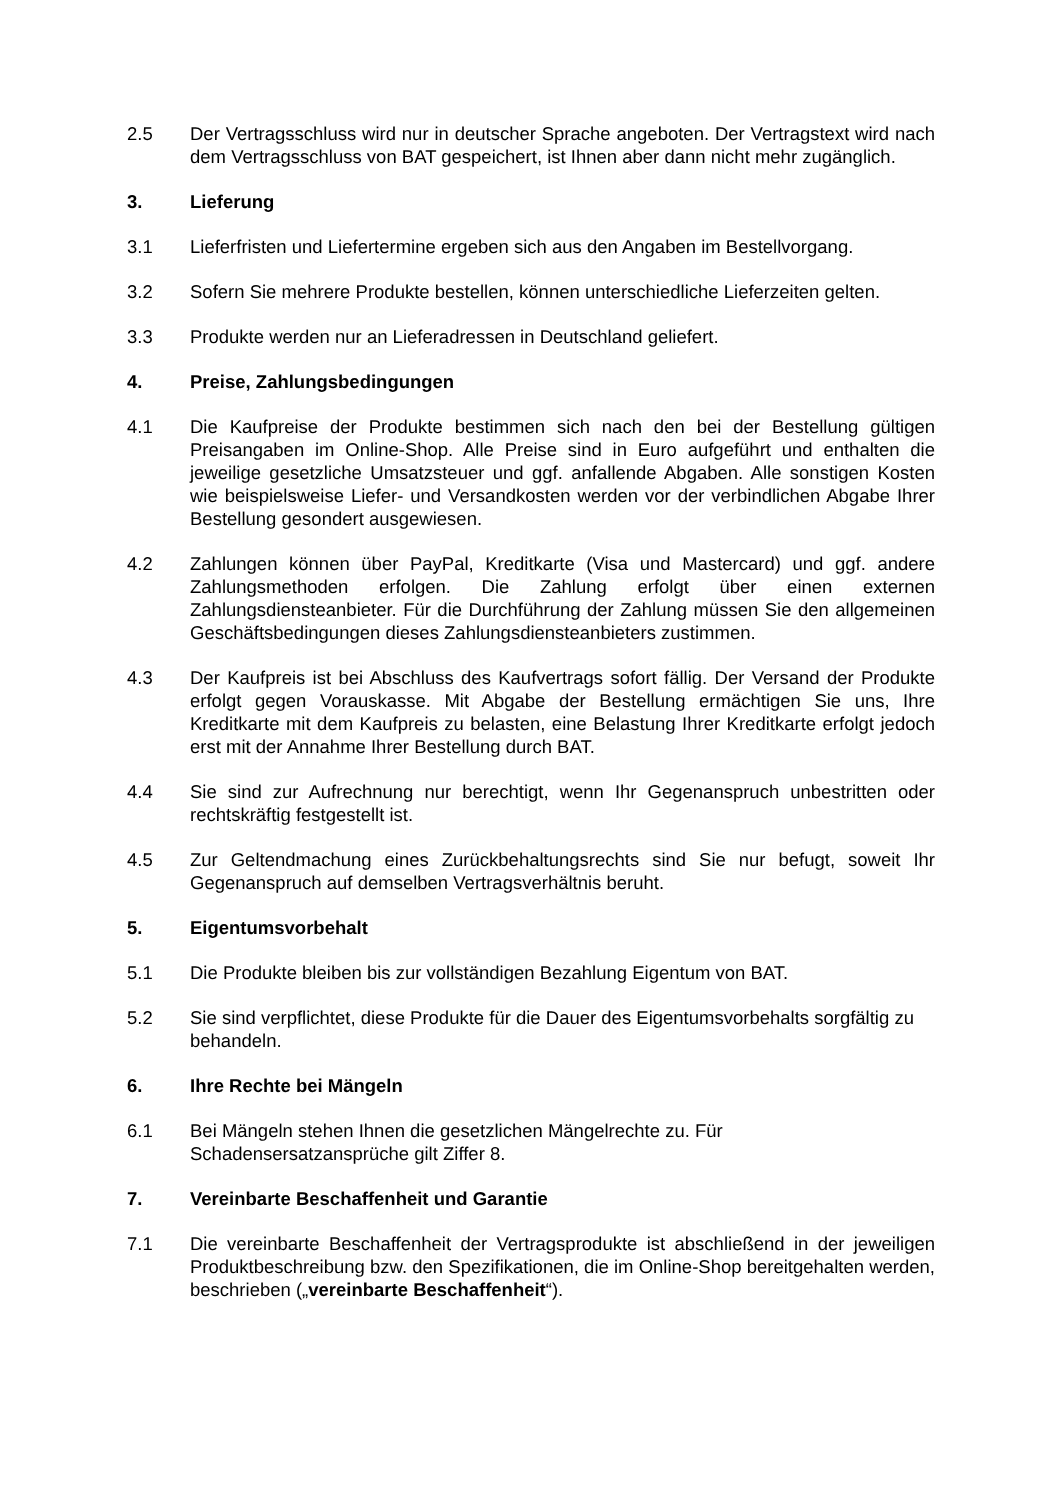2.5 Der Vertragsschluss wird nur in deutscher Sprache angeboten. Der Vertragstext wird nach dem Vertragsschluss von BAT gespeichert, ist Ihnen aber dann nicht mehr zugänglich.
3. Lieferung
3.1 Lieferfristen und Liefertermine ergeben sich aus den Angaben im Bestellvorgang.
3.2 Sofern Sie mehrere Produkte bestellen, können unterschiedliche Lieferzeiten gelten.
3.3 Produkte werden nur an Lieferadressen in Deutschland geliefert.
4. Preise, Zahlungsbedingungen
4.1 Die Kaufpreise der Produkte bestimmen sich nach den bei der Bestellung gültigen Preisangaben im Online-Shop. Alle Preise sind in Euro aufgeführt und enthalten die jeweilige gesetzliche Umsatzsteuer und ggf. anfallende Abgaben. Alle sonstigen Kosten wie beispielsweise Liefer- und Versandkosten werden vor der verbindlichen Abgabe Ihrer Bestellung gesondert ausgewiesen.
4.2 Zahlungen können über PayPal, Kreditkarte (Visa und Mastercard) und ggf. andere Zahlungsmethoden erfolgen. Die Zahlung erfolgt über einen externen Zahlungsdiensteanbieter. Für die Durchführung der Zahlung müssen Sie den allgemeinen Geschäftsbedingungen dieses Zahlungsdiensteanbieters zustimmen.
4.3 Der Kaufpreis ist bei Abschluss des Kaufvertrags sofort fällig. Der Versand der Produkte erfolgt gegen Vorauskasse. Mit Abgabe der Bestellung ermächtigen Sie uns, Ihre Kreditkarte mit dem Kaufpreis zu belasten, eine Belastung Ihrer Kreditkarte erfolgt jedoch erst mit der Annahme Ihrer Bestellung durch BAT.
4.4 Sie sind zur Aufrechnung nur berechtigt, wenn Ihr Gegenanspruch unbestritten oder rechtskräftig festgestellt ist.
4.5 Zur Geltendmachung eines Zurückbehaltungsrechts sind Sie nur befugt, soweit Ihr Gegenanspruch auf demselben Vertragsverhältnis beruht.
5. Eigentumsvorbehalt
5.1 Die Produkte bleiben bis zur vollständigen Bezahlung Eigentum von BAT.
5.2 Sie sind verpflichtet, diese Produkte für die Dauer des Eigentumsvorbehalts sorgfältig zu behandeln.
6. Ihre Rechte bei Mängeln
6.1 Bei Mängeln stehen Ihnen die gesetzlichen Mängelrechte zu. Für
Schadensersatzansprüche gilt Ziffer 8.
7. Vereinbarte Beschaffenheit und Garantie
7.1 Die vereinbarte Beschaffenheit der Vertragsprodukte ist abschließend in der jeweiligen Produktbeschreibung bzw. den Spezifikationen, die im Online-Shop bereitgehalten werden, beschrieben („vereinbarte Beschaffenheit“).